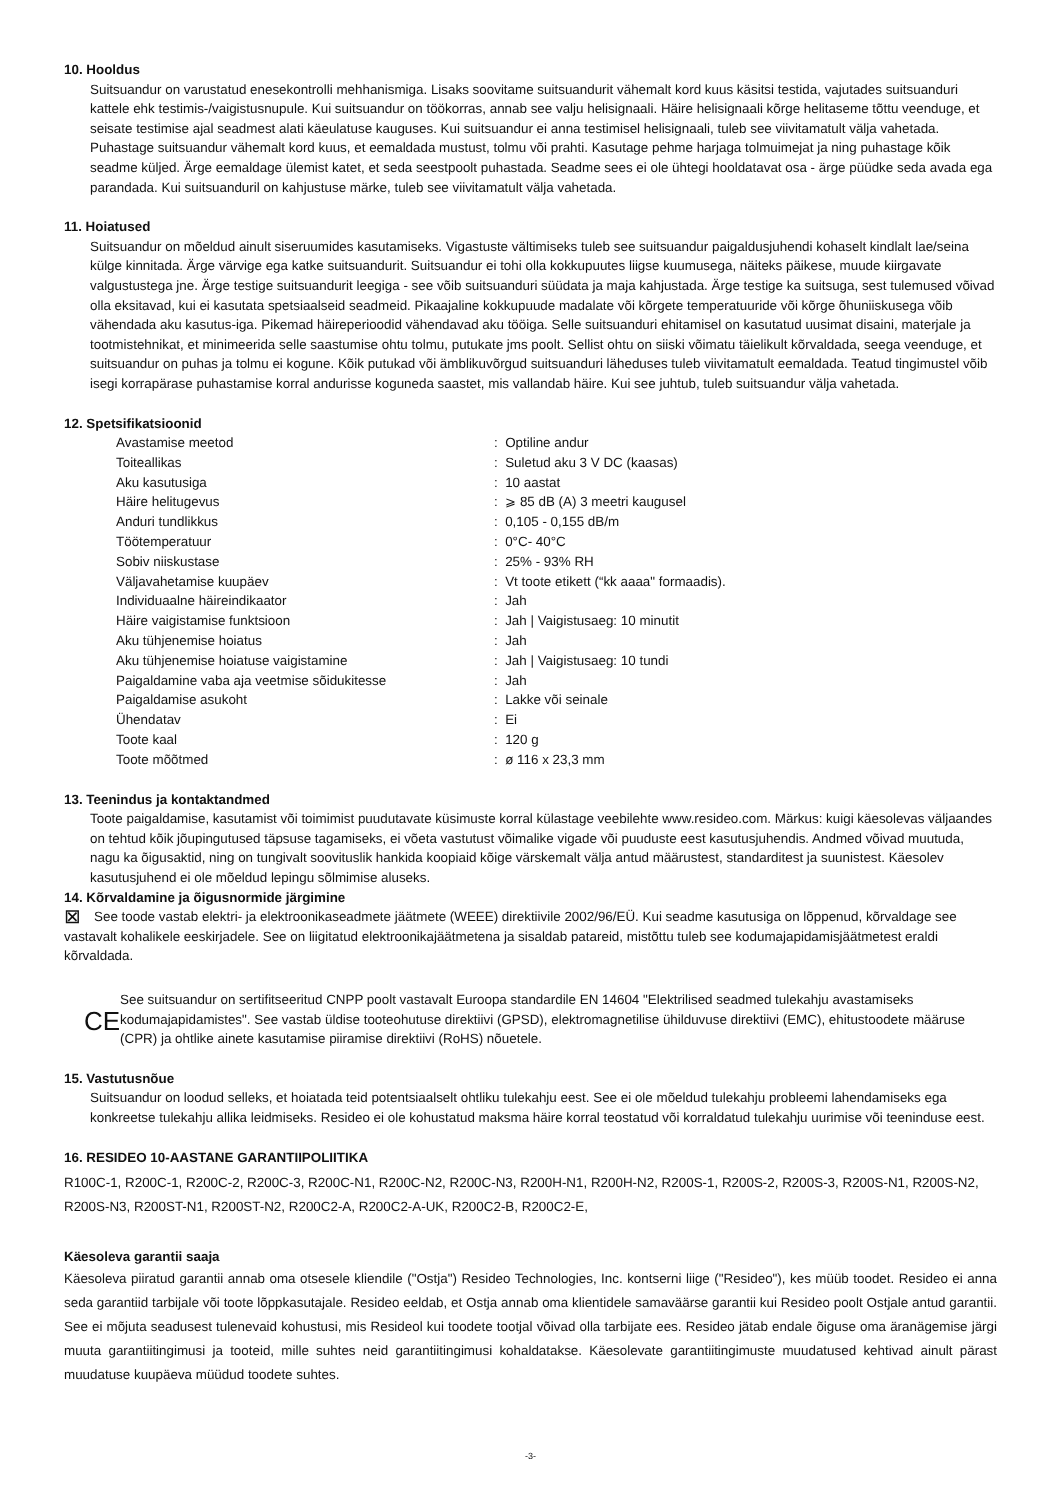10. Hooldus
Suitsuandur on varustatud enesekontrolli mehhanismiga. Lisaks soovitame suitsuandurit vähemalt kord kuus käsitsi testida, vajutades suitsuanduri kattele ehk testimis-/vaigistusnupule. Kui suitsuandur on töökorras, annab see valju helisignaali. Häire helisignaali kõrge helitaseme tõttu veenduge, et seisate testimise ajal seadmest alati käeulatuse kauguses. Kui suitsuandur ei anna testimisel helisignaali, tuleb see viivitamatult välja vahetada. Puhastage suitsuandur vähemalt kord kuus, et eemaldada mustust, tolmu või prahti. Kasutage pehme harjaga tolmuimejat ja ning puhastage kõik seadme küljed. Ärge eemaldage ülemist katet, et seda seestpoolt puhastada. Seadme sees ei ole ühtegi hooldatavat osa - ärge püüdke seda avada ega parandada. Kui suitsuanduril on kahjustuse märke, tuleb see viivitamatult välja vahetada.
11. Hoiatused
Suitsuandur on mõeldud ainult siseruumides kasutamiseks. Vigastuste vältimiseks tuleb see suitsuandur paigaldusjuhendi kohaselt kindlalt lae/seina külge kinnitada. Ärge värvige ega katke suitsuandurit. Suitsuandur ei tohi olla kokkupuutes liigse kuumusega, näiteks päikese, muude kiirgavate valgustustega jne. Ärge testige suitsuandurit leegiga - see võib suitsuanduri süüdata ja maja kahjustada. Ärge testige ka suitsuga, sest tulemused võivad olla eksitavad, kui ei kasutata spetsiaalseid seadmeid. Pikaajaline kokkupuude madalate või kõrgete temperatuuride või kõrge õhuniiskusega võib vähendada aku kasutus-iga. Pikemad häireperioodid vähendavad aku tööiga. Selle suitsuanduri ehitamisel on kasutatud uusimat disaini, materjale ja tootmistehnikat, et minimeerida selle saastumise ohtu tolmu, putukate jms poolt. Sellist ohtu on siiski võimatu täielikult kõrvaldada, seega veenduge, et suitsuandur on puhas ja tolmu ei kogune. Kõik putukad või ämblikuvõrgud suitsuanduri läheduses tuleb viivitamatult eemaldada. Teatud tingimustel võib isegi korrapärase puhastamise korral andurisse koguneda saastet, mis vallandab häire. Kui see juhtub, tuleb suitsuandur välja vahetada.
12. Spetsifikatsioonid
| Avastamise meetod | : Optiline andur |
| Toiteallikas | : Suletud aku 3 V DC (kaasas) |
| Aku kasutusiga | : 10 aastat |
| Häire helitugevus | : ⩾ 85 dB (A) 3 meetri kaugusel |
| Anduri tundlikkus | : 0,105 - 0,155 dB/m |
| Töötemperatuur | : 0°C- 40°C |
| Sobiv niiskustase | : 25% - 93% RH |
| Väljavahetamise kuupäev | : Vt toote etikett (“kk aaaa" formaadis). |
| Individuaalne häireindikaator | : Jah |
| Häire vaigistamise funktsioon | : Jah / Vaigistusaeg: 10 minutit |
| Aku tühjenemise hoiatus | : Jah |
| Aku tühjenemise hoiatuse vaigistamine | : Jah / Vaigistusaeg: 10 tundi |
| Paigaldamine vaba aja veetmise sõidukitesse | : Jah |
| Paigaldamise asukoht | : Lakke või seinale |
| Ühendatav | : Ei |
| Toote kaal | : 120 g |
| Toote mõõtmed | : ø 116 x 23,3 mm |
13. Teenindus ja kontaktandmed
Toote paigaldamise, kasutamist või toimimist puudutavate küsimuste korral külastage veebilehte www.resideo.com. Märkus: kuigi käesolevas väljaandes on tehtud kõik jõupingutused täpsuse tagamiseks, ei võeta vastutust võimalike vigade või puuduste eest kasutusjuhendis. Andmed võivad muutuda, nagu ka õigusaktid, ning on tungivalt soovituslik hankida koopiaid kõige värskemalt välja antud määrustest, standarditest ja suunistest. Käesolev kasutusjuhend ei ole mõeldud lepingu sõlmimise aluseks.
14. Kõrvaldamine ja õigusnormide järgimine
⊠ See toode vastab elektri- ja elektroonikaseadmete jäätmete (WEEE) direktiivile 2002/96/EÜ. Kui seadme kasutusiga on lõppenud, kõrvaldage see vastavalt kohalikele eeskirjadele. See on liigitatud elektroonikajäätmetena ja sisaldab patareid, mistõttu tuleb see kodumajapidamisjäätmetest eraldi kõrvaldada.
CE
See suitsuandur on sertifitseeritud CNPP poolt vastavalt Euroopa standardile EN 14604 "Elektrilised seadmed tulekahju avastamiseks kodumajapidamistes". See vastab üldise tooteohutuse direktiivi (GPSD), elektromagnetilise ühilduvuse direktiivi (EMC), ehitustoodete määruse (CPR) ja ohtlike ainete kasutamise piiramise direktiivi (RoHS) nõuetele.
15. Vastutusnõue
Suitsuandur on loodud selleks, et hoiatada teid potentsiaalselt ohtliku tulekahju eest. See ei ole mõeldud tulekahju probleemi lahendamiseks ega konkreetse tulekahju allika leidmiseks. Resideo ei ole kohustatud maksma häire korral teostatud või korraldatud tulekahju uurimise või teeninduse eest.
16. RESIDEO 10-AASTANE GARANTIIPOLIITIKA
R100C-1, R200C-1, R200C-2, R200C-3, R200C-N1, R200C-N2, R200C-N3, R200H-N1, R200H-N2, R200S-1, R200S-2, R200S-3, R200S-N1, R200S-N2, R200S-N3, R200ST-N1, R200ST-N2, R200C2-A, R200C2-A-UK, R200C2-B, R200C2-E,
Käesoleva garantii saaja
Käesoleva piiratud garantii annab oma otsesele kliendile ("Ostja") Resideo Technologies, Inc. kontserni liige ("Resideo"), kes müüb toodet. Resideo ei anna seda garantiid tarbijale või toote lõppkasutajale. Resideo eeldab, et Ostja annab oma klientidele samaväärse garantii kui Resideo poolt Ostjale antud garantii. See ei mõjuta seadusest tulenevaid kohustusi, mis Resideol kui toodete tootjal võivad olla tarbijate ees. Resideo jätab endale õiguse oma äranägemise järgi muuta garantiitingimusi ja tooteid, mille suhtes neid garantiitingimusi kohaldatakse. Käesolevate garantiitingimuste muudatused kehtivad ainult pärast muudatuse kuupäeva müüdud toodete suhtes.
-3-